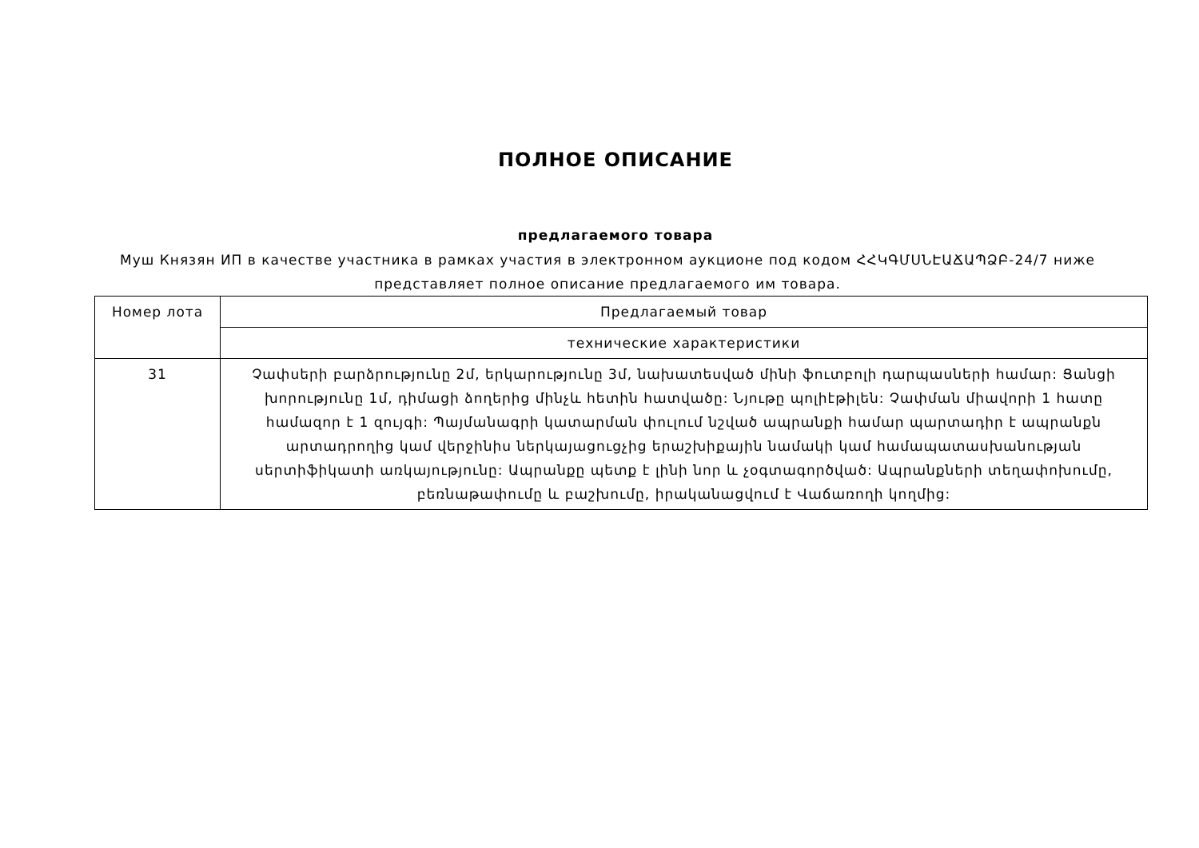ПОЛНОЕ ОПИСАНИЕ
предлагаемого товара
Муш Князян ИП в качестве участника в рамках участия в электронном аукционе под кодом ՀՀԿԳՄՍՆԷԱՃԱՊՁԲ-24/7 ниже представляет полное описание предлагаемого им товара.
| Номер лота | Предлагаемый товар |
| --- | --- |
| | технические характеристики |
| 31 | Չափսերի բարձրությունը 2մ, երկարությունը 3մ, նախատեսված մինի ֆուտբոլի դարպասների համար: Ցանցի խորությունը 1մ, դիմացի ձողերից մինչև հետին հատվածը: Նյութը պոլիէթիլեն: Չափման միավորի 1 հատը համազոր է 1 զույգի: Պայմանագրի կատարման փուլում նշված ապրանքի համար պարտադիր է ապրանքն արտադրողից կամ վերջինիս ներկայացուցչից երաշխիքային նամակի կամ համապատասխանության սերտիֆիկատի առկայությունը: Ապրանքը պետք է լինի նոր և չօգտագործված: Ապրանքների տեղափոխումը, բեռնաթափումը և բաշխումը, իրականացվում է Վաճառողի կողմից: |